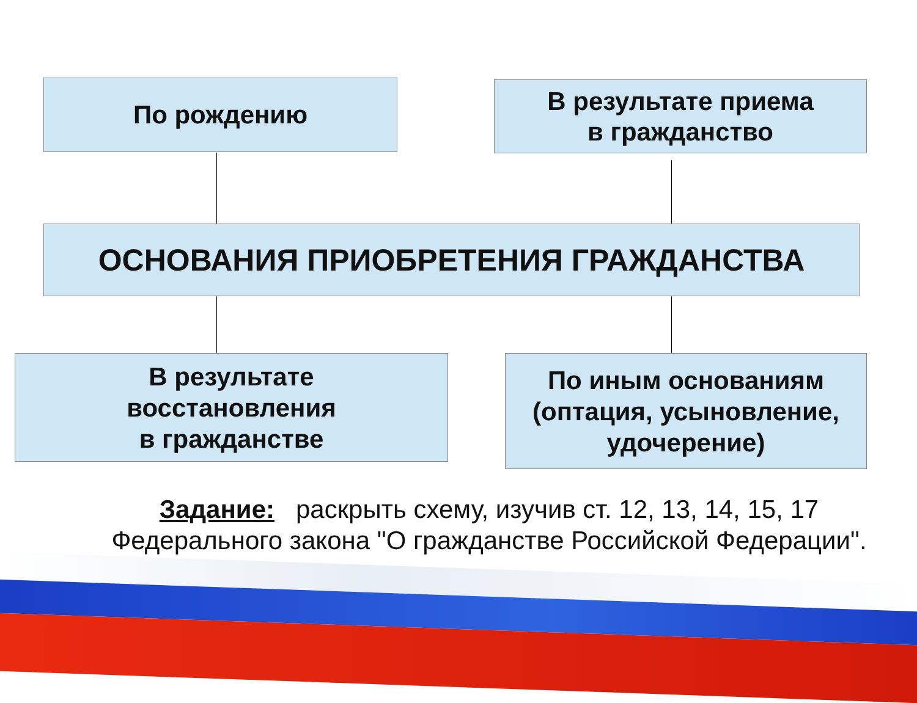По рождению
В результате приема
в гражданство
ОСНОВАНИЯ ПРИОБРЕТЕНИЯ ГРАЖДАНСТВА
В результате
восстановления
в гражданстве
По иным основаниям (оптация, усыновление, удочерение)
Задание: раскрыть схему, изучив ст. 12, 13, 14, 15, 17 Федерального закона "О гражданстве Российской Федерации".